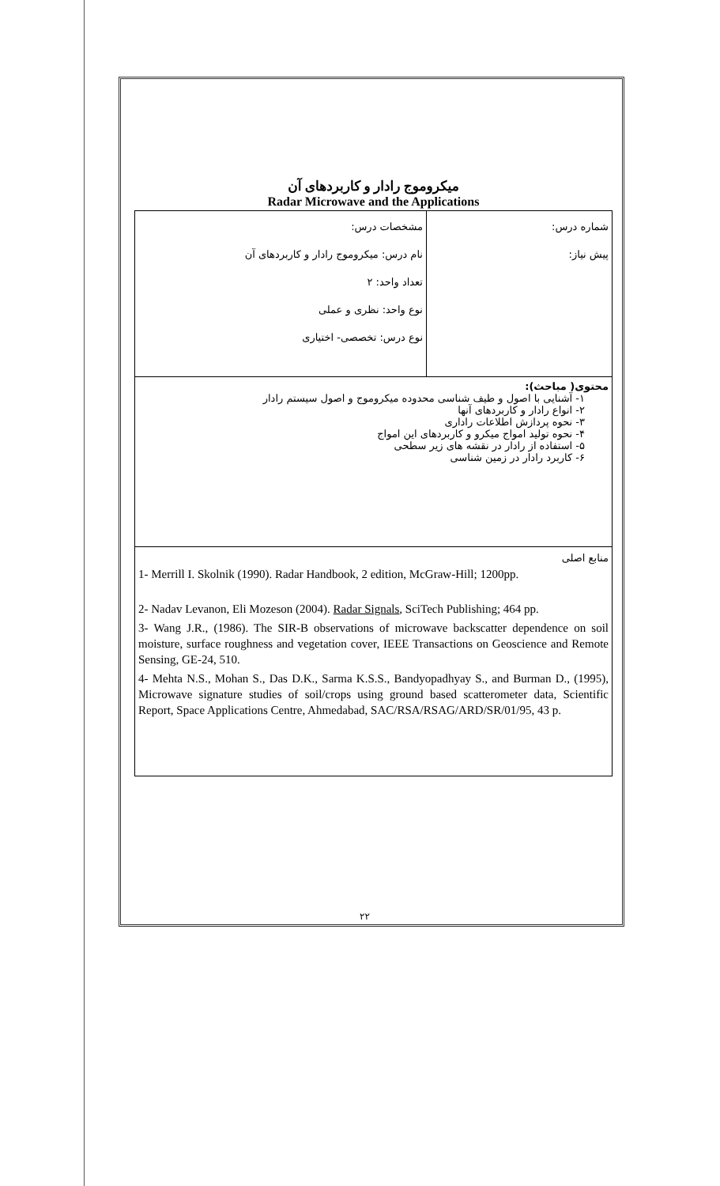میکروموج رادار و کاربردهای آن
Radar Microwave and the Applications
| مشخصات درس: نام درس: میکروموج رادار و کاربردهای آن تعداد واحد: ۲ نوع واحد: نظری و عملی نوع درس: تخصصی- اختیاری | شماره درس: پیش نیاز: |
| محتوی( مباحث): ۱- آشنایی با اصول و طیف شناسی محدوده میکروموج و اصول سیستم رادار ۲- انواع رادار و کاربردهای آنها ۳- نحوه پردازش اطلاعات راداری ۴- نحوه تولید امواج میکرو و کاربردهای این امواج ۵- استفاده از رادار در نقشه های زیر سطحی ۶- کاربرد رادار در زمین شناسی | |
| منابع اصلی 1- Merrill I. Skolnik (1990). Radar Handbook, 2 edition, McGraw-Hill; 1200pp. 2- Nadav Levanon, Eli Mozeson (2004). Radar Signals , SciTech Publishing; 464 pp. 3- Wang J.R., (1986). The SIR-B observations of microwave backscatter dependence on soil moisture, surface roughness and vegetation cover, IEEE Transactions on Geoscience and Remote Sensing, GE-24, 510. 4- Mehta N.S., Mohan S., Das D.K., Sarma K.S.S., Bandyopadhyay S., and Burman D., (1995), Microwave signature studies of soil/crops using ground based scatterometer data, Scientific Report, Space Applications Centre, Ahmedabad, SAC/RSA/RSAG/ARD/SR/01/95, 43 p. | |
۲۲